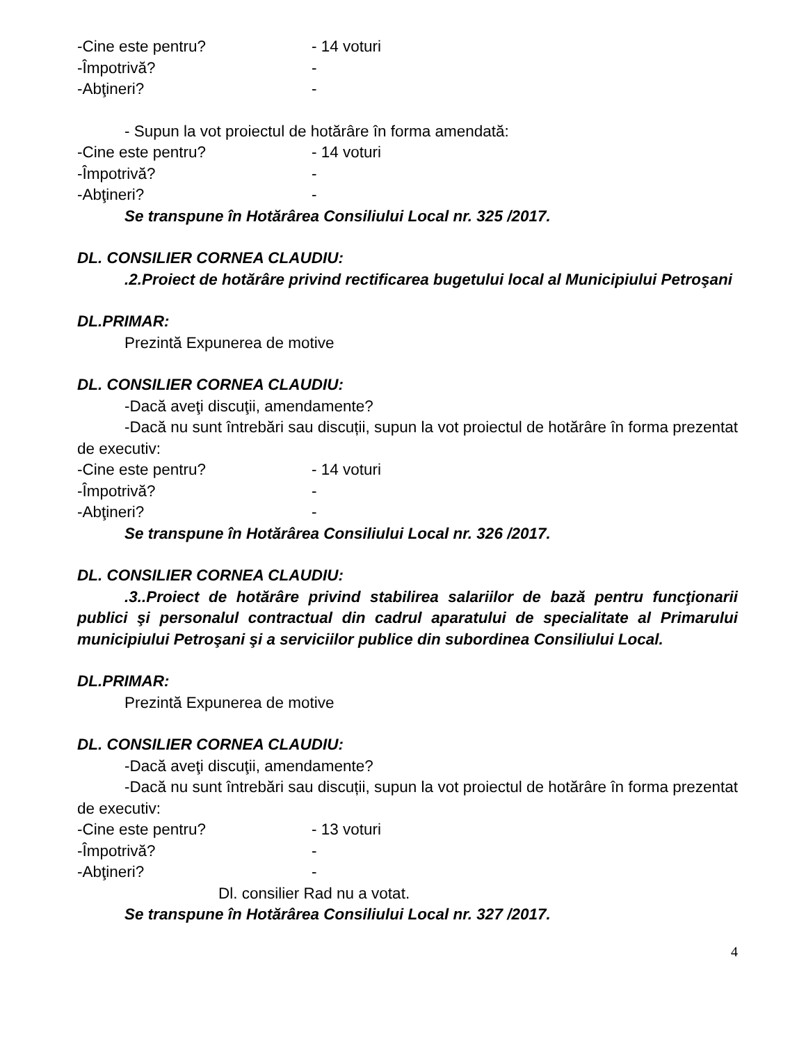-Cine este pentru? - 14 voturi
-Împotrivă? -
-Abţineri? -
- Supun la vot proiectul de hotărâre în forma amendată:
-Cine este pentru? - 14 voturi
-Împotrivă? -
-Abţineri? -
Se transpune în Hotărârea Consiliului Local nr. 325 /2017.
DL. CONSILIER CORNEA CLAUDIU:
.2.Proiect de hotărâre privind rectificarea bugetului local al Municipiului Petroşani
DL.PRIMAR:
Prezintă Expunerea de motive
DL. CONSILIER CORNEA CLAUDIU:
-Dacă aveţi discuţii, amendamente?
-Dacă nu sunt întrebări sau discuții, supun la vot proiectul de hotărâre în forma prezentat de executiv:
-Cine este pentru? - 14 voturi
-Împotrivă? -
-Abţineri? -
Se transpune în Hotărârea Consiliului Local nr. 326 /2017.
DL. CONSILIER CORNEA CLAUDIU:
.3..Proiect de hotărâre privind stabilirea salariilor de bază pentru funcţionarii publici şi personalul contractual din cadrul aparatului de specialitate al Primarului municipiului Petroşani şi a serviciilor publice din subordinea Consiliului Local.
DL.PRIMAR:
Prezintă Expunerea de motive
DL. CONSILIER CORNEA CLAUDIU:
-Dacă aveţi discuţii, amendamente?
-Dacă nu sunt întrebări sau discuții, supun la vot proiectul de hotărâre în forma prezentat de executiv:
-Cine este pentru? - 13 voturi
-Împotrivă? -
-Abţineri? -
Dl. consilier Rad nu a votat.
Se transpune în Hotărârea Consiliului Local nr. 327 /2017.
4